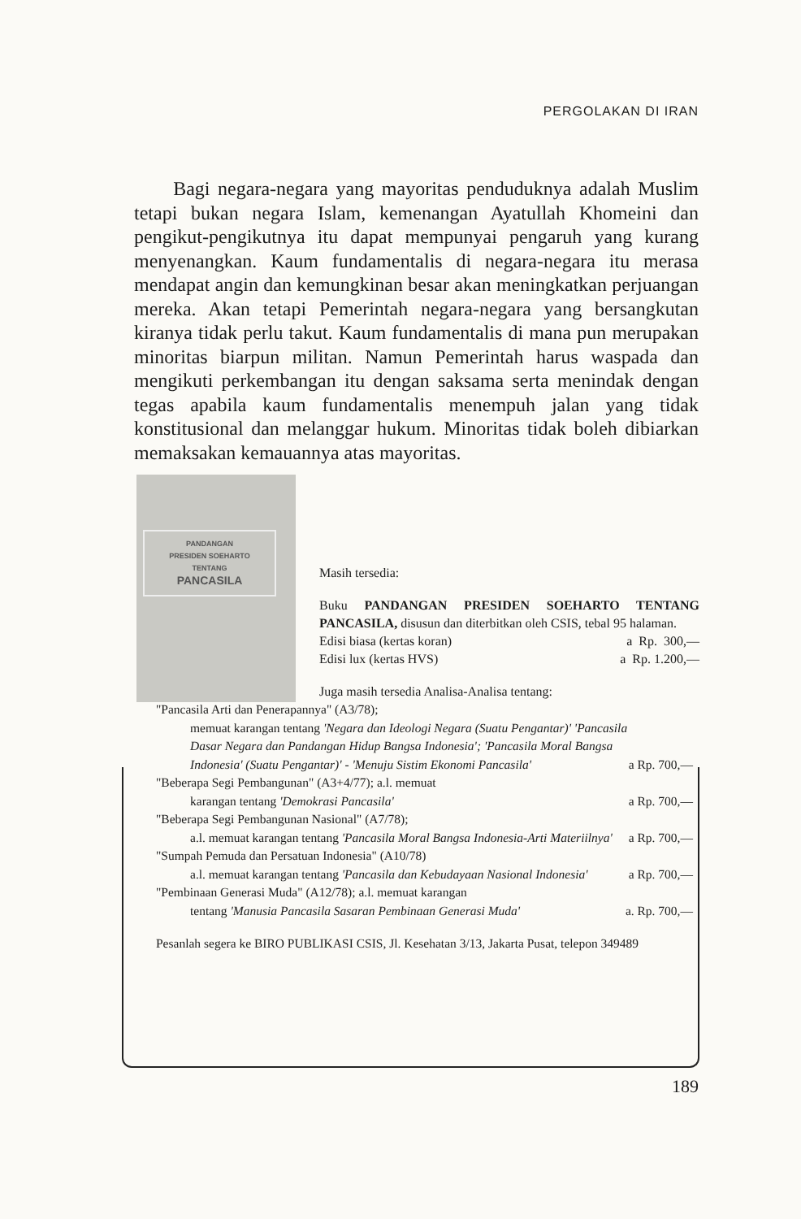PERGOLAKAN DI IRAN
Bagi negara-negara yang mayoritas penduduknya adalah Muslim tetapi bukan negara Islam, kemenangan Ayatullah Khomeini dan pengikut-pengikutnya itu dapat mempunyai pengaruh yang kurang menyenangkan. Kaum fundamentalis di negara-negara itu merasa mendapat angin dan kemungkinan besar akan meningkatkan perjuangan mereka. Akan tetapi Pemerintah negara-negara yang bersangkutan kiranya tidak perlu takut. Kaum fundamentalis di mana pun merupakan minoritas biarpun militan. Namun Pemerintah harus waspada dan mengikuti perkembangan itu dengan saksama serta menindak dengan tegas apabila kaum fundamentalis menempuh jalan yang tidak konstitusional dan melanggar hukum. Minoritas tidak boleh dibiarkan memaksakan kemauannya atas mayoritas.
PANDANGAN
PRESIDEN SOEHARTO
TENTANG
PANCASILA
Masih tersedia:
Buku PANDANGAN PRESIDEN SOEHARTO TENTANG PANCASILA, disusun dan diterbitkan oleh CSIS, tebal 95 halaman.
Edisi biasa (kertas koran) a Rp. 300,—
Edisi lux (kertas HVS) a Rp. 1.200,—
Juga masih tersedia Analisa-Analisa tentang:
"Pancasila Arti dan Penerapannya" (A3/78);
memuat karangan tentang 'Negara dan Ideologi Negara (Suatu Pengantar)' 'Pancasila Dasar Negara dan Pandangan Hidup Bangsa Indonesia'; 'Pancasila Moral Bangsa Indonesia' (Suatu Pengantar)' - 'Menuju Sistim Ekonomi Pancasila' a Rp. 700,—
"Beberapa Segi Pembangunan" (A3+4/77); a.l. memuat
karangan tentang 'Demokrasi Pancasila' a Rp. 700,—
"Beberapa Segi Pembangunan Nasional" (A7/78);
a.l. memuat karangan tentang 'Pancasila Moral Bangsa Indonesia-Arti Materiilnya' a Rp. 700,—
"Sumpah Pemuda dan Persatuan Indonesia" (A10/78)
a.l. memuat karangan tentang 'Pancasila dan Kebudayaan Nasional Indonesia' a Rp. 700,—
"Pembinaan Generasi Muda" (A12/78); a.l. memuat karangan
tentang 'Manusia Pancasila Sasaran Pembinaan Generasi Muda' a. Rp. 700,—
Pesanlah segera ke BIRO PUBLIKASI CSIS, Jl. Kesehatan 3/13, Jakarta Pusat, telepon 349489
189